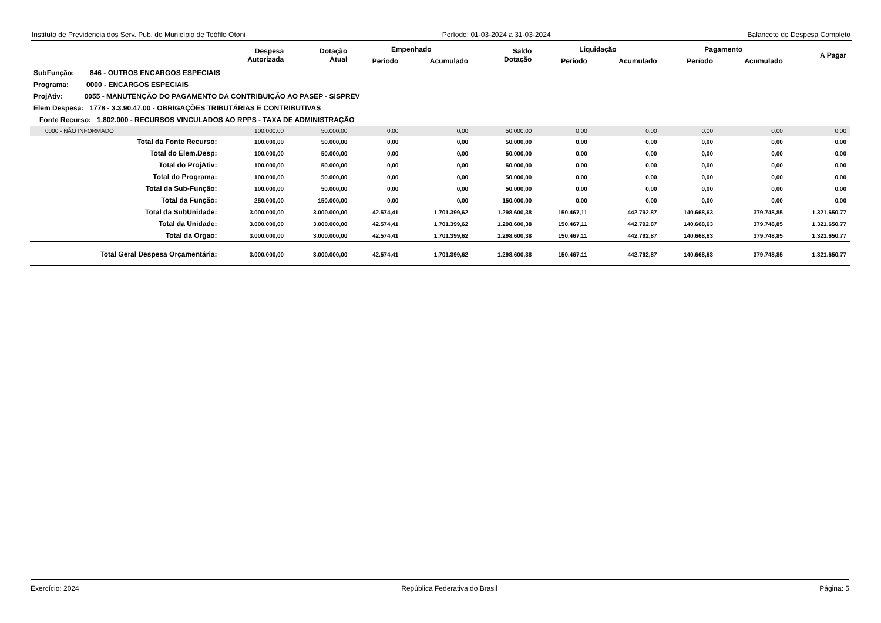Instituto de Previdencia dos Serv. Pub. do Município de Teófilo Otoni Período: 01-03-2024 a 31-03-2024 Balancete de Despesa Completo
| | Despesa Autorizada | Dotação Atual | Empenhado | | Saldo Dotação | Liquidação | | Pagamento | | A Pagar |
| --- | --- | --- | --- | --- | --- | --- | --- | --- | --- | --- |
| | | | Periodo | Acumulado | | Periodo | Acumulado | Período | Acumulado | |
| SubFunção: 846 - OUTROS ENCARGOS ESPECIAIS | | | | | | | | | | |
| Programa: 0000 - ENCARGOS ESPECIAIS | | | | | | | | | | |
| ProjAtiv: 0055 - MANUTENÇÃO DO PAGAMENTO DA CONTRIBUIÇÃO AO PASEP - SISPREV | | | | | | | | | | |
| Elem Despesa: 1778 - 3.3.90.47.00 - OBRIGAÇÕES TRIBUTÁRIAS E CONTRIBUTIVAS | | | | | | | | | | |
| Fonte Recurso: 1.802.000 - RECURSOS VINCULADOS AO RPPS - TAXA DE ADMINISTRAÇÃO | | | | | | | | | | |
| 0000 - NÃO INFORMADO | 100.000,00 | 50.000,00 | 0,00 | 0,00 | 50.000,00 | 0,00 | 0,00 | 0,00 | 0,00 | 0,00 |
| Total da Fonte Recurso: | 100.000,00 | 50.000,00 | 0,00 | 0,00 | 50.000,00 | 0,00 | 0,00 | 0,00 | 0,00 | 0,00 |
| Total do Elem.Desp: | 100.000,00 | 50.000,00 | 0,00 | 0,00 | 50.000,00 | 0,00 | 0,00 | 0,00 | 0,00 | 0,00 |
| Total do ProjAtiv: | 100.000,00 | 50.000,00 | 0,00 | 0,00 | 50.000,00 | 0,00 | 0,00 | 0,00 | 0,00 | 0,00 |
| Total do Programa: | 100.000,00 | 50.000,00 | 0,00 | 0,00 | 50.000,00 | 0,00 | 0,00 | 0,00 | 0,00 | 0,00 |
| Total da Sub-Função: | 100.000,00 | 50.000,00 | 0,00 | 0,00 | 50.000,00 | 0,00 | 0,00 | 0,00 | 0,00 | 0,00 |
| Total da Função: | 250.000,00 | 150.000,00 | 0,00 | 0,00 | 150.000,00 | 0,00 | 0,00 | 0,00 | 0,00 | 0,00 |
| Total da SubUnidade: | 3.000.000,00 | 3.000.000,00 | 42.574,41 | 1.701.399,62 | 1.298.600,38 | 150.467,11 | 442.792,87 | 140.668,63 | 379.748,85 | 1.321.650,77 |
| Total da Unidade: | 3.000.000,00 | 3.000.000,00 | 42.574,41 | 1.701.399,62 | 1.298.600,38 | 150.467,11 | 442.792,87 | 140.668,63 | 379.748,85 | 1.321.650,77 |
| Total da Orgao: | 3.000.000,00 | 3.000.000,00 | 42.574,41 | 1.701.399,62 | 1.298.600,38 | 150.467,11 | 442.792,87 | 140.668,63 | 379.748,85 | 1.321.650,77 |
| Total Geral Despesa Orçamentária: | 3.000.000,00 | 3.000.000,00 | 42.574,41 | 1.701.399,62 | 1.298.600,38 | 150.467,11 | 442.792,87 | 140.668,63 | 379.748,85 | 1.321.650,77 |
Exercício: 2024 República Federativa do Brasil Página: 5